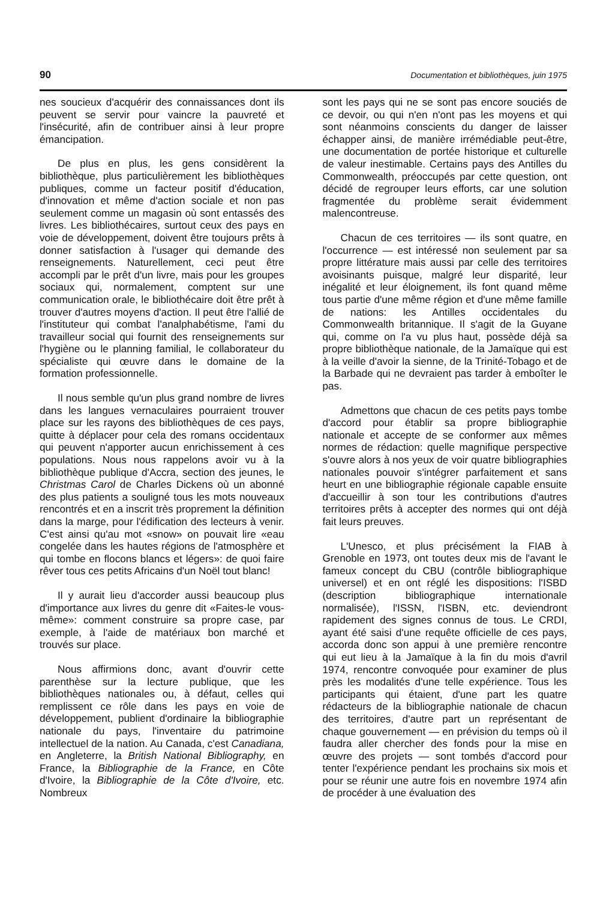90 Documentation et bibliothèques, juin 1975
nes soucieux d'acquérir des connaissances dont ils peuvent se servir pour vaincre la pauvreté et l'insécurité, afin de contribuer ainsi à leur propre émancipation.
De plus en plus, les gens considèrent la bibliothèque, plus particulièrement les bibliothèques publiques, comme un facteur positif d'éducation, d'innovation et même d'action sociale et non pas seulement comme un magasin où sont entassés des livres. Les bibliothécaires, surtout ceux des pays en voie de développement, doivent être toujours prêts à donner satisfaction à l'usager qui demande des renseignements. Naturellement, ceci peut être accompli par le prêt d'un livre, mais pour les groupes sociaux qui, normalement, comptent sur une communication orale, le bibliothécaire doit être prêt à trouver d'autres moyens d'action. Il peut être l'allié de l'instituteur qui combat l'analphabétisme, l'ami du travailleur social qui fournit des renseignements sur l'hygiène ou le planning familial, le collaborateur du spécialiste qui œuvre dans le domaine de la formation professionnelle.
Il nous semble qu'un plus grand nombre de livres dans les langues vernaculaires pourraient trouver place sur les rayons des bibliothèques de ces pays, quitte à déplacer pour cela des romans occidentaux qui peuvent n'apporter aucun enrichissement à ces populations. Nous nous rappelons avoir vu à la bibliothèque publique d'Accra, section des jeunes, le Christmas Carol de Charles Dickens où un abonné des plus patients a souligné tous les mots nouveaux rencontrés et en a inscrit très proprement la définition dans la marge, pour l'édification des lecteurs à venir. C'est ainsi qu'au mot «snow» on pouvait lire «eau congelée dans les hautes régions de l'atmosphère et qui tombe en flocons blancs et légers»: de quoi faire rêver tous ces petits Africains d'un Noël tout blanc!
Il y aurait lieu d'accorder aussi beaucoup plus d'importance aux livres du genre dit «Faites-le vous-même»: comment construire sa propre case, par exemple, à l'aide de matériaux bon marché et trouvés sur place.
Nous affirmions donc, avant d'ouvrir cette parenthèse sur la lecture publique, que les bibliothèques nationales ou, à défaut, celles qui remplissent ce rôle dans les pays en voie de développement, publient d'ordinaire la bibliographie nationale du pays, l'inventaire du patrimoine intellectuel de la nation. Au Canada, c'est Canadiana, en Angleterre, la British National Bibliography, en France, la Bibliographie de la France, en Côte d'Ivoire, la Bibliographie de la Côte d'Ivoire, etc. Nombreux
sont les pays qui ne se sont pas encore souciés de ce devoir, ou qui n'en n'ont pas les moyens et qui sont néanmoins conscients du danger de laisser échapper ainsi, de manière irrémédiable peut-être, une documentation de portée historique et culturelle de valeur inestimable. Certains pays des Antilles du Commonwealth, préoccupés par cette question, ont décidé de regrouper leurs efforts, car une solution fragmentée du problème serait évidemment malencontreuse.
Chacun de ces territoires — ils sont quatre, en l'occurrence — est intéressé non seulement par sa propre littérature mais aussi par celle des territoires avoisinants puisque, malgré leur disparité, leur inégalité et leur éloignement, ils font quand même tous partie d'une même région et d'une même famille de nations: les Antilles occidentales du Commonwealth britannique. Il s'agit de la Guyane qui, comme on l'a vu plus haut, possède déjà sa propre bibliothèque nationale, de la Jamaïque qui est à la veille d'avoir la sienne, de la Trinité-Tobago et de la Barbade qui ne devraient pas tarder à emboîter le pas.
Admettons que chacun de ces petits pays tombe d'accord pour établir sa propre bibliographie nationale et accepte de se conformer aux mêmes normes de rédaction: quelle magnifique perspective s'ouvre alors à nos yeux de voir quatre bibliographies nationales pouvoir s'intégrer parfaitement et sans heurt en une bibliographie régionale capable ensuite d'accueillir à son tour les contributions d'autres territoires prêts à accepter des normes qui ont déjà fait leurs preuves.
L'Unesco, et plus précisément la FIAB à Grenoble en 1973, ont toutes deux mis de l'avant le fameux concept du CBU (contrôle bibliographique universel) et en ont réglé les dispositions: l'ISBD (description bibliographique internationale normalisée), l'ISSN, l'ISBN, etc. deviendront rapidement des signes connus de tous. Le CRDI, ayant été saisi d'une requête officielle de ces pays, accorda donc son appui à une première rencontre qui eut lieu à la Jamaïque à la fin du mois d'avril 1974, rencontre convoquée pour examiner de plus près les modalités d'une telle expérience. Tous les participants qui étaient, d'une part les quatre rédacteurs de la bibliographie nationale de chacun des territoires, d'autre part un représentant de chaque gouvernement — en prévision du temps où il faudra aller chercher des fonds pour la mise en œuvre des projets — sont tombés d'accord pour tenter l'expérience pendant les prochains six mois et pour se réunir une autre fois en novembre 1974 afin de procéder à une évaluation des